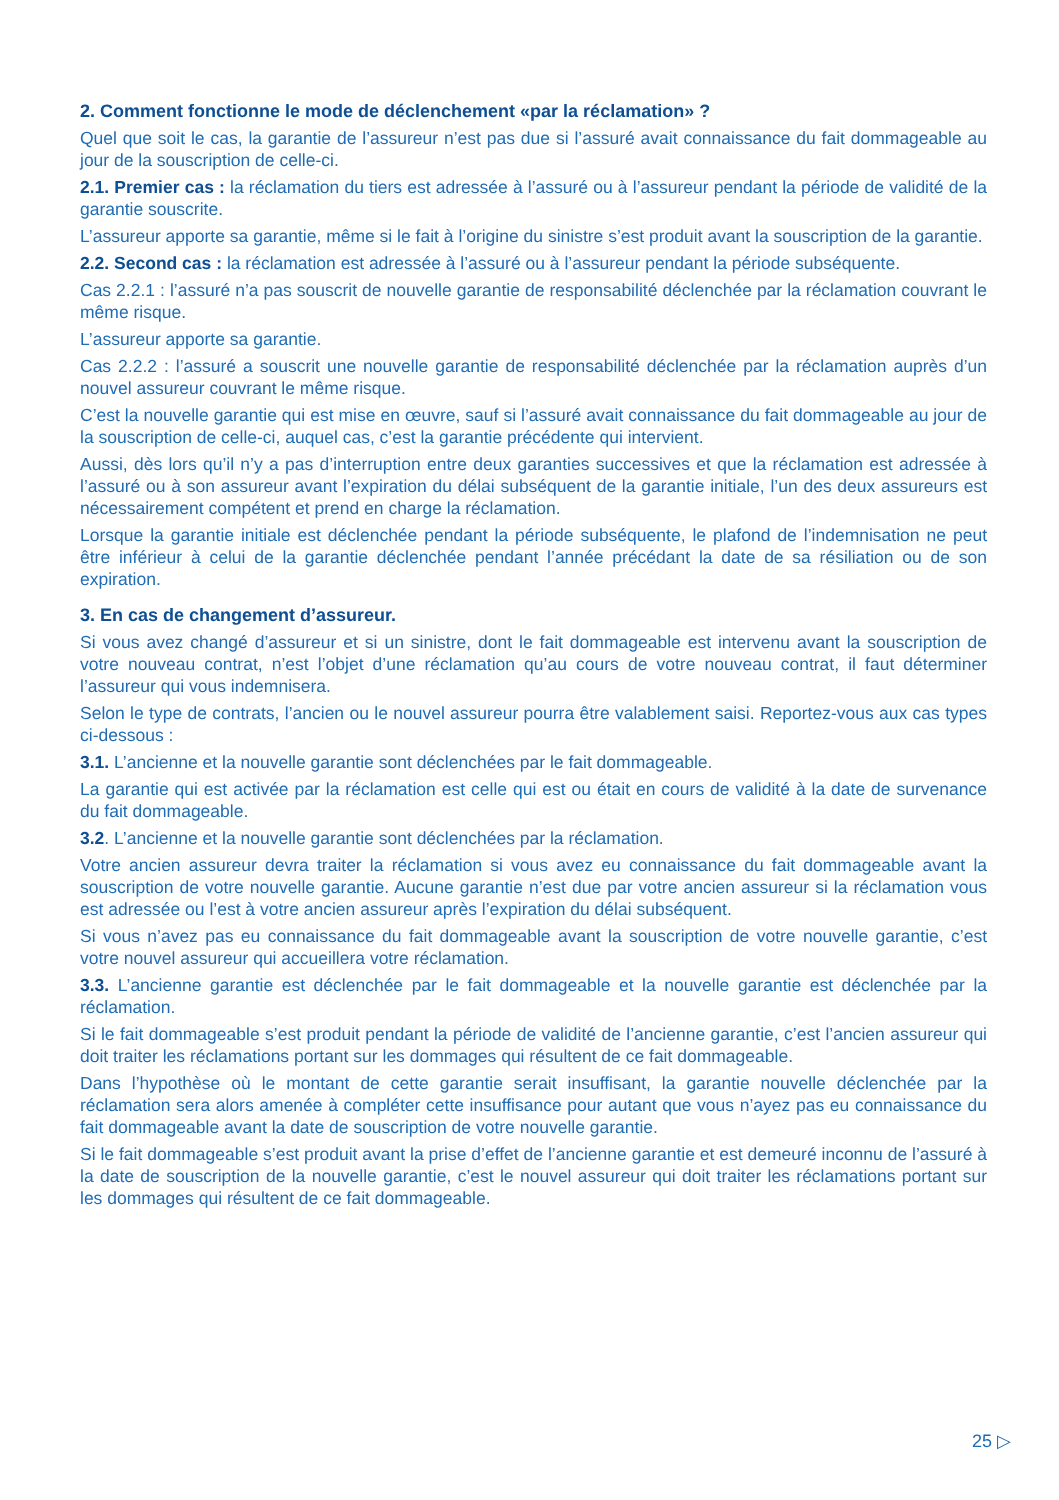2. Comment fonctionne le mode de déclenchement «par la réclamation» ?
Quel que soit le cas, la garantie de l’assureur n’est pas due si l’assuré avait connaissance du fait dommageable au jour de la souscription de celle-ci.
2.1. Premier cas : la réclamation du tiers est adressée à l’assuré ou à l’assureur pendant la période de validité de la garantie souscrite.
L’assureur apporte sa garantie, même si le fait à l’origine du sinistre s’est produit avant la souscription de la garantie.
2.2. Second cas : la réclamation est adressée à l’assuré ou à l’assureur pendant la période subséquente.
Cas 2.2.1 : l’assuré n’a pas souscrit de nouvelle garantie de responsabilité déclenchée par la réclamation couvrant le même risque.
L’assureur apporte sa garantie.
Cas 2.2.2 : l’assuré a souscrit une nouvelle garantie de responsabilité déclenchée par la réclamation auprès d’un nouvel assureur couvrant le même risque.
C’est la nouvelle garantie qui est mise en œuvre, sauf si l’assuré avait connaissance du fait dommageable au jour de la souscription de celle-ci, auquel cas, c’est la garantie précédente qui intervient.
Aussi, dès lors qu’il n’y a pas d’interruption entre deux garanties successives et que la réclamation est adressée à l’assuré ou à son assureur avant l’expiration du délai subséquent de la garantie initiale, l’un des deux assureurs est nécessairement compétent et prend en charge la réclamation.
Lorsque la garantie initiale est déclenchée pendant la période subséquente, le plafond de l’indemnisation ne peut être inférieur à celui de la garantie déclenchée pendant l’année précédant la date de sa résiliation ou de son expiration.
3. En cas de changement d’assureur.
Si vous avez changé d’assureur et si un sinistre, dont le fait dommageable est intervenu avant la souscription de votre nouveau contrat, n’est l’objet d’une réclamation qu’au cours de votre nouveau contrat, il faut déterminer l’assureur qui vous indemnisera.
Selon le type de contrats, l’ancien ou le nouvel assureur pourra être valablement saisi. Reportez-vous aux cas types ci-dessous :
3.1. L’ancienne et la nouvelle garantie sont déclenchées par le fait dommageable.
La garantie qui est activée par la réclamation est celle qui est ou était en cours de validité à la date de survenance du fait dommageable.
3.2. L’ancienne et la nouvelle garantie sont déclenchées par la réclamation.
Votre ancien assureur devra traiter la réclamation si vous avez eu connaissance du fait dommageable avant la souscription de votre nouvelle garantie. Aucune garantie n’est due par votre ancien assureur si la réclamation vous est adressée ou l’est à votre ancien assureur après l’expiration du délai subséquent.
Si vous n’avez pas eu connaissance du fait dommageable avant la souscription de votre nouvelle garantie, c’est votre nouvel assureur qui accueillera votre réclamation.
3.3. L’ancienne garantie est déclenchée par le fait dommageable et la nouvelle garantie est déclenchée par la réclamation.
Si le fait dommageable s’est produit pendant la période de validité de l’ancienne garantie, c’est l’ancien assureur qui doit traiter les réclamations portant sur les dommages qui résultent de ce fait dommageable.
Dans l’hypothèse où le montant de cette garantie serait insuffisant, la garantie nouvelle déclenchée par la réclamation sera alors amenée à compléter cette insuffisance pour autant que vous n’ayez pas eu connaissance du fait dommageable avant la date de souscription de votre nouvelle garantie.
Si le fait dommageable s’est produit avant la prise d’effet de l’ancienne garantie et est demeuré inconnu de l’assuré à la date de souscription de la nouvelle garantie, c’est le nouvel assureur qui doit traiter les réclamations portant sur les dommages qui résultent de ce fait dommageable.
25 ▷